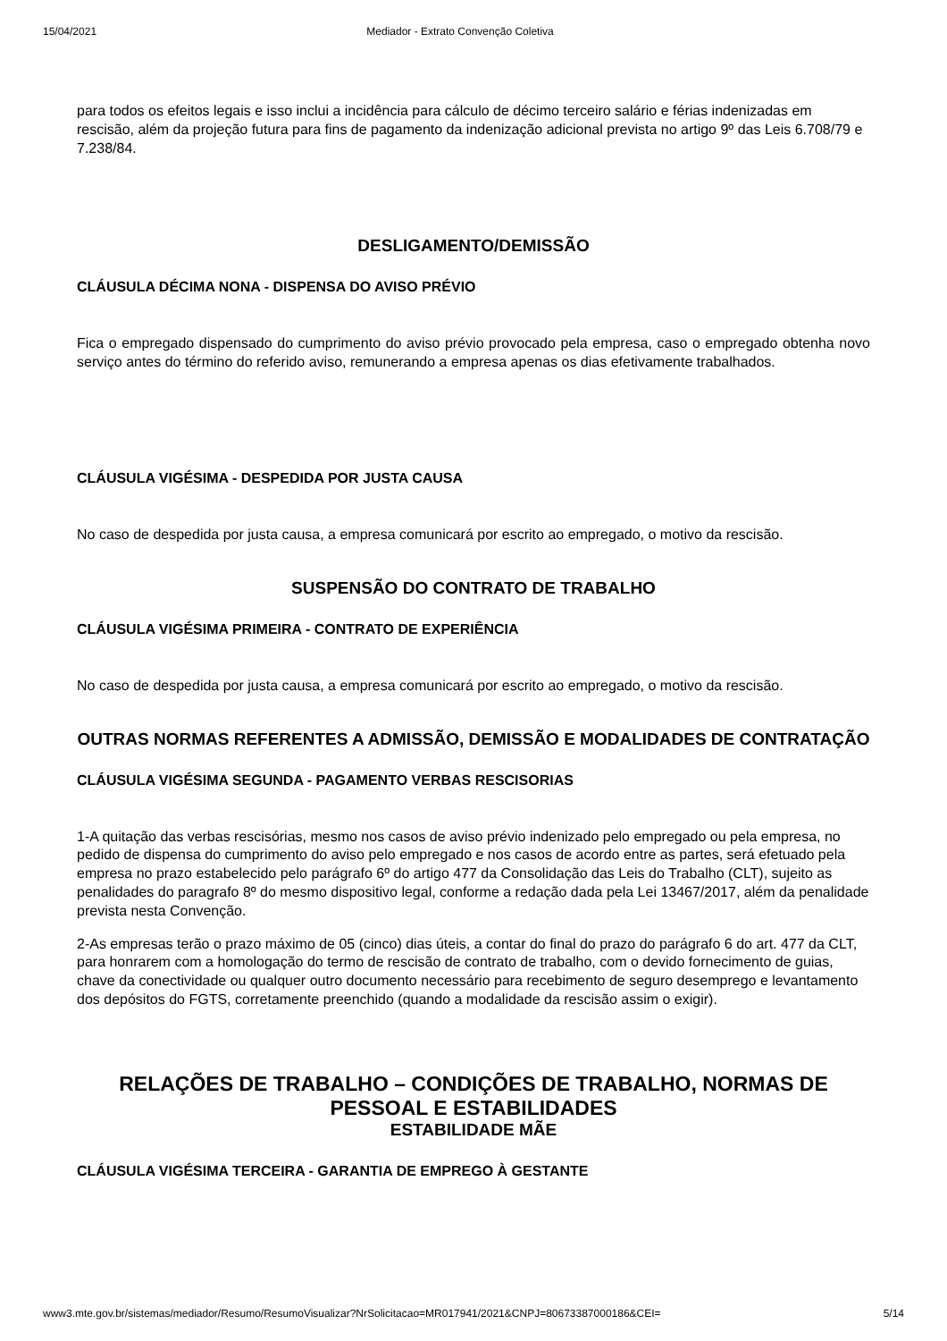15/04/2021 Mediador - Extrato Convenção Coletiva
para todos os efeitos legais e isso inclui a incidência para cálculo de décimo terceiro salário e férias indenizadas em rescisão, além da projeção futura para fins de pagamento da indenização adicional prevista no artigo 9º das Leis 6.708/79 e 7.238/84.
DESLIGAMENTO/DEMISSÃO
CLÁUSULA DÉCIMA NONA - DISPENSA DO AVISO PRÉVIO
Fica o empregado dispensado do cumprimento do aviso prévio provocado pela empresa, caso o empregado obtenha novo serviço antes do término do referido aviso, remunerando a empresa apenas os dias efetivamente trabalhados.
CLÁUSULA VIGÉSIMA - DESPEDIDA POR JUSTA CAUSA
No caso de despedida por justa causa, a empresa comunicará por escrito ao empregado, o motivo da rescisão.
SUSPENSÃO DO CONTRATO DE TRABALHO
CLÁUSULA VIGÉSIMA PRIMEIRA - CONTRATO DE EXPERIÊNCIA
No caso de despedida por justa causa, a empresa comunicará por escrito ao empregado, o motivo da rescisão.
OUTRAS NORMAS REFERENTES A ADMISSÃO, DEMISSÃO E MODALIDADES DE CONTRATAÇÃO
CLÁUSULA VIGÉSIMA SEGUNDA - PAGAMENTO VERBAS RESCISORIAS
1-A quitação das verbas rescisórias, mesmo nos casos de aviso prévio indenizado pelo empregado ou pela empresa, no pedido de dispensa do cumprimento do aviso pelo empregado e nos casos de acordo entre as partes, será efetuado pela empresa no prazo estabelecido pelo parágrafo 6º do artigo 477 da Consolidação das Leis do Trabalho (CLT), sujeito as penalidades do paragrafo 8º do mesmo dispositivo legal, conforme a redação dada pela Lei 13467/2017, além da penalidade prevista nesta Convenção.
2-As empresas terão o prazo máximo de 05 (cinco) dias úteis, a contar do final do prazo do parágrafo 6 do art. 477 da CLT, para honrarem com a homologação do termo de rescisão de contrato de trabalho, com o devido fornecimento de guias, chave da conectividade ou qualquer outro documento necessário para recebimento de seguro desemprego e levantamento dos depósitos do FGTS, corretamente preenchido (quando a modalidade da rescisão assim o exigir).
RELAÇÕES DE TRABALHO – CONDIÇÕES DE TRABALHO, NORMAS DE PESSOAL E ESTABILIDADES
ESTABILIDADE MÃE
CLÁUSULA VIGÉSIMA TERCEIRA - GARANTIA DE EMPREGO À GESTANTE
www3.mte.gov.br/sistemas/mediador/Resumo/ResumoVisualizar?NrSolicitacao=MR017941/2021&CNPJ=80673387000186&CEI= 5/14